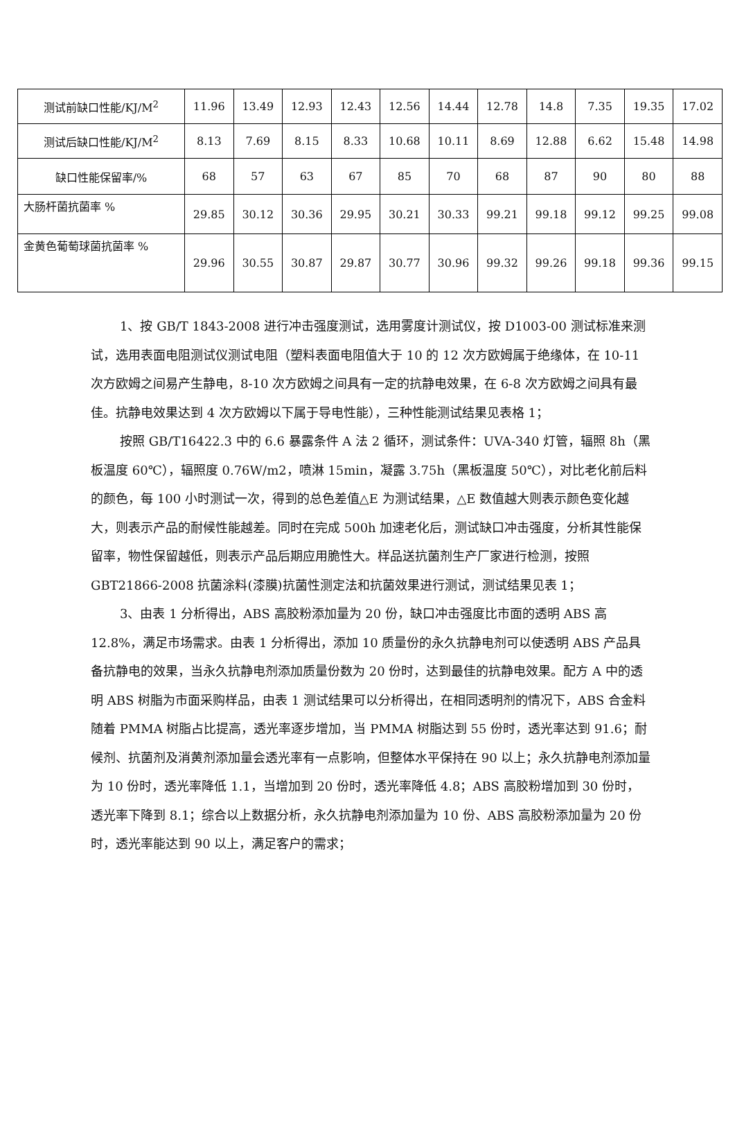| 测试前缺口性能/KJ/M<sup>2</sup> | 11.96 | 13.49 | 12.93 | 12.43 | 12.56 | 14.44 | 12.78 | 14.8 | 7.35 | 19.35 | 17.02 |
| 测试后缺口性能/KJ/M<sup>2</sup> | 8.13 | 7.69 | 8.15 | 8.33 | 10.68 | 10.11 | 8.69 | 12.88 | 6.62 | 15.48 | 14.98 |
| 缺口性能保留率/% | 68 | 57 | 63 | 67 | 85 | 70 | 68 | 87 | 90 | 80 | 88 |
| 大肠杆菌抗菌率 % | 29.85 | 30.12 | 30.36 | 29.95 | 30.21 | 30.33 | 99.21 | 99.18 | 99.12 | 99.25 | 99.08 |
| 金黄色葡萄球菌抗菌率 % | 29.96 | 30.55 | 30.87 | 29.87 | 30.77 | 30.96 | 99.32 | 99.26 | 99.18 | 99.36 | 99.15 |
1、按 GB/T 1843-2008 进行冲击强度测试，选用雾度计测试仪，按 D1003-00 测试标准来测试，选用表面电阻测试仪测试电阻（塑料表面电阻值大于 10 的 12 次方欧姆属于绝缘体，在 10-11 次方欧姆之间易产生静电，8-10 次方欧姆之间具有一定的抗静电效果，在 6-8 次方欧姆之间具有最佳。抗静电效果达到 4 次方欧姆以下属于导电性能），三种性能测试结果见表格 1；
按照 GB/T16422.3 中的 6.6 暴露条件 A 法 2 循环，测试条件：UVA-340 灯管，辐照 8h（黑板温度 60℃），辐照度 0.76W/m2，喷淋 15min，凝露 3.75h（黑板温度 50℃），对比老化前后料的颜色，每 100 小时测试一次，得到的总色差值△E 为测试结果，△E 数值越大则表示颜色变化越大，则表示产品的耐候性能越差。同时在完成 500h 加速老化后，测试缺口冲击强度，分析其性能保留率，物性保留越低，则表示产品后期应用脆性大。样品送抗菌剂生产厂家进行检测，按照 GBT21866-2008 抗菌涂料(漆膜)抗菌性测定法和抗菌效果进行测试，测试结果见表 1；
3、由表 1 分析得出，ABS 高胶粉添加量为 20 份，缺口冲击强度比市面的透明 ABS 高 12.8%，满足市场需求。由表 1 分析得出，添加 10 质量份的永久抗静电剂可以使透明 ABS 产品具备抗静电的效果，当永久抗静电剂添加质量份数为 20 份时，达到最佳的抗静电效果。配方 A 中的透明 ABS 树脂为市面采购样品，由表 1 测试结果可以分析得出，在相同透明剂的情况下，ABS 合金料随着 PMMA 树脂占比提高，透光率逐步增加，当 PMMA 树脂达到 55 份时，透光率达到 91.6；耐候剂、抗菌剂及消黄剂添加量会透光率有一点影响，但整体水平保持在 90 以上；永久抗静电剂添加量为 10 份时，透光率降低 1.1，当增加到 20 份时，透光率降低 4.8；ABS 高胶粉增加到 30 份时，透光率下降到 8.1；综合以上数据分析，永久抗静电剂添加量为 10 份、ABS 高胶粉添加量为 20 份时，透光率能达到 90 以上，满足客户的需求；